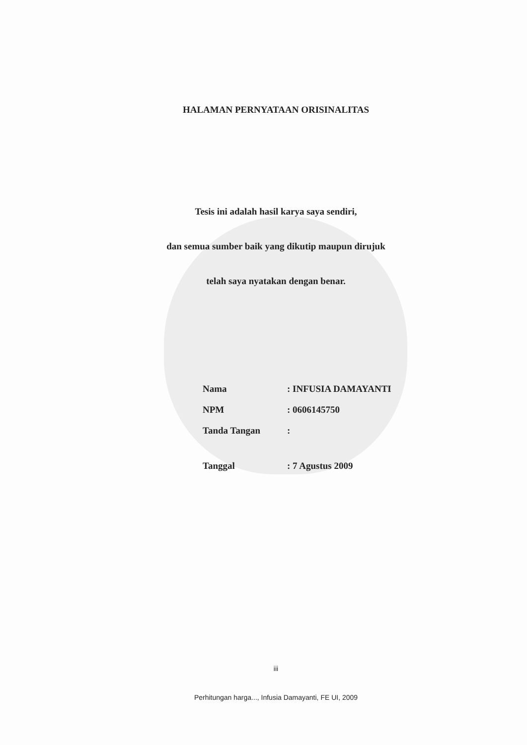HALAMAN PERNYATAAN ORISINALITAS
Tesis ini adalah hasil karya saya sendiri,
dan semua sumber baik yang dikutip maupun dirujuk
telah saya nyatakan dengan benar.
| Nama | : INFUSIA DAMAYANTI |
| NPM | : 0606145750 |
| Tanda Tangan | : |
| Tanggal | : 7 Agustus 2009 |
iii
Perhitungan harga..., Infusia Damayanti, FE UI, 2009